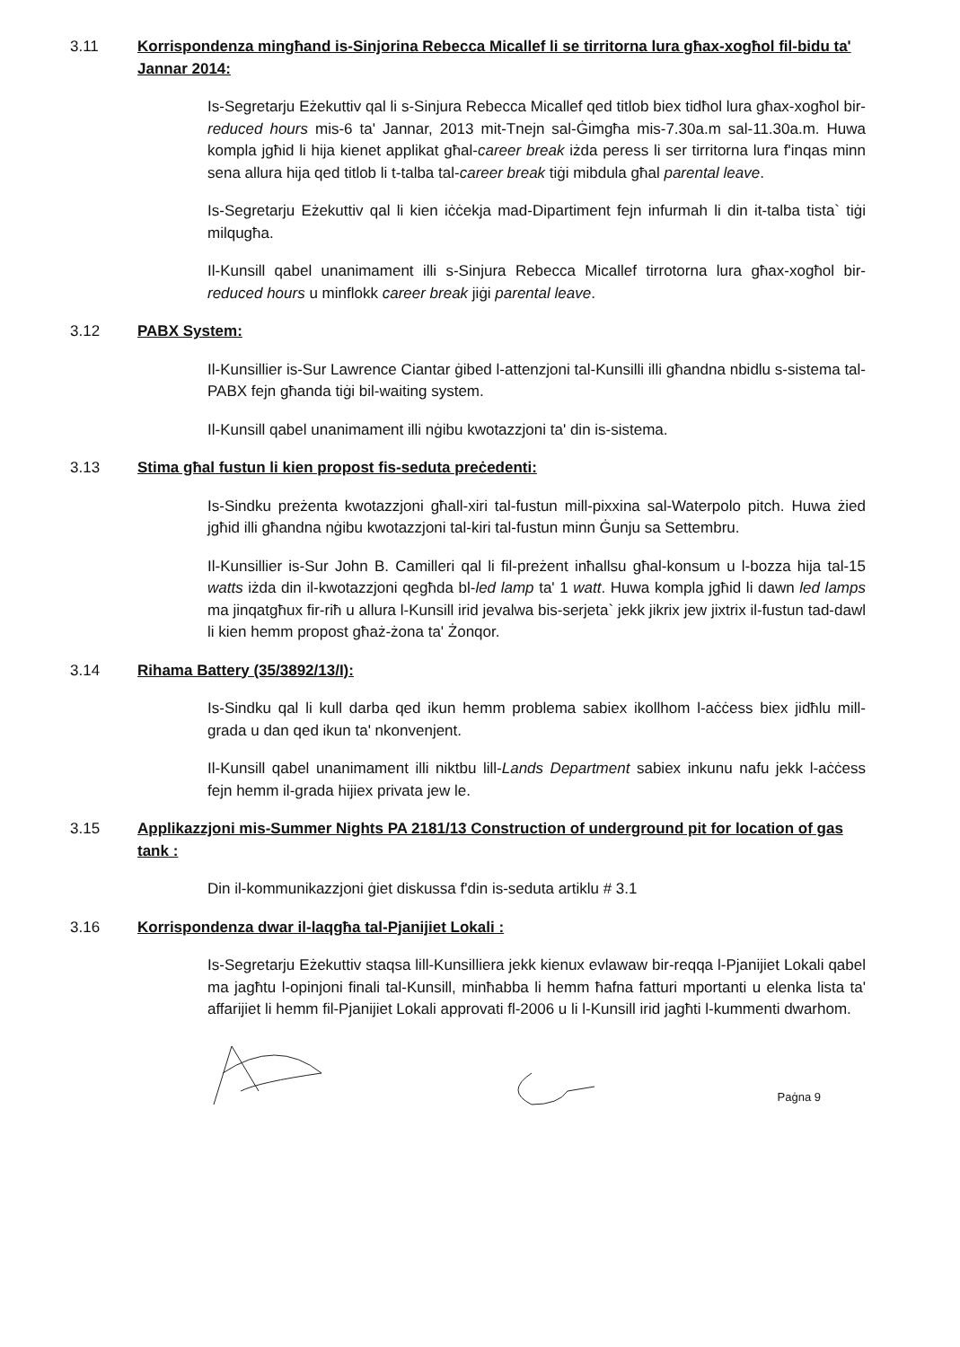3.11 Korrispondenza mingħand is-Sinjorina Rebecca Micallef li se tirritorna lura għax-xogħol fil-bidu ta' Jannar 2014:
Is-Segretarju Eżekuttiv qal li s-Sinjura Rebecca Micallef qed titlob biex tidħol lura għax-xogħol bir-reduced hours mis-6 ta' Jannar, 2013 mit-Tnejn sal-Ġimgħa mis-7.30a.m sal-11.30a.m. Huwa kompla jgħid li hija kienet applikat għal-career break iżda peress li ser tirritorna lura f'inqas minn sena allura hija qed titlob li t-talba tal-career break tiġi mibdula għal parental leave.
Is-Segretarju Eżekuttiv qal li kien iċċekja mad-Dipartiment fejn infurmah li din it-talba tista` tiġi milqugħa.
Il-Kunsill qabel unanimament illi s-Sinjura Rebecca Micallef tirrotorna lura għax-xogħol bir-reduced hours u minflokk career break jiġi parental leave.
3.12 PABX System:
Il-Kunsillier is-Sur Lawrence Ciantar ġibed l-attenzjoni tal-Kunsilli illi għandna nbidlu s-sistema tal-PABX fejn għanda tiġi bil-waiting system.
Il-Kunsill qabel unanimament illi nġibu kwotazzjoni ta' din is-sistema.
3.13 Stima għal fustun li kien propost fis-seduta preċedenti:
Is-Sindku preżenta kwotazzjoni għall-xiri tal-fustun mill-pixxina sal-Waterpolo pitch. Huwa żied jgħid illi għandna nġibu kwotazzjoni tal-kiri tal-fustun minn Ġunju sa Settembru.
Il-Kunsillier is-Sur John B. Camilleri qal li fil-preżent inħallsu għal-konsum u l-bozza hija tal-15 watts iżda din il-kwotazzjoni qegħda bl-led lamp ta' 1 watt. Huwa kompla jgħid li dawn led lamps ma jinqatgħux fir-riħ u allura l-Kunsill irid jevalwa bis-serjeta` jekk jikrix jew jixtrix il-fustun tad-dawl li kien hemm propost għaż-żona ta' Żonqor.
3.14 Rihama Battery (35/3892/13/I):
Is-Sindku qal li kull darba qed ikun hemm problema sabiex ikollhom l-aċċess biex jidħlu mill-grada u dan qed ikun ta' nkonvenjent.
Il-Kunsill qabel unanimament illi niktbu lill-Lands Department sabiex inkunu nafu jekk l-aċċess fejn hemm il-grada hijiex privata jew le.
3.15 Applikazzjoni mis-Summer Nights PA 2181/13 Construction of underground pit for location of gas tank :
Din il-kommunikazzjoni ġiet diskussa f'din is-seduta artiklu # 3.1
3.16 Korrispondenza dwar il-laqgħa tal-Pjanijiet Lokali :
Is-Segretarju Eżekuttiv staqsa lill-Kunsilliera jekk kienux evlawaw bir-reqqa l-Pjanijiet Lokali qabel ma jagħtu l-opinjoni finali tal-Kunsill, minħabba li hemm ħafna fatturi mportanti u elenka lista ta' affarijiet li hemm fil-Pjanijiet Lokali approvati fl-2006 u li l-Kunsill irid jagħti l-kummenti dwarhom.
Paġna 9